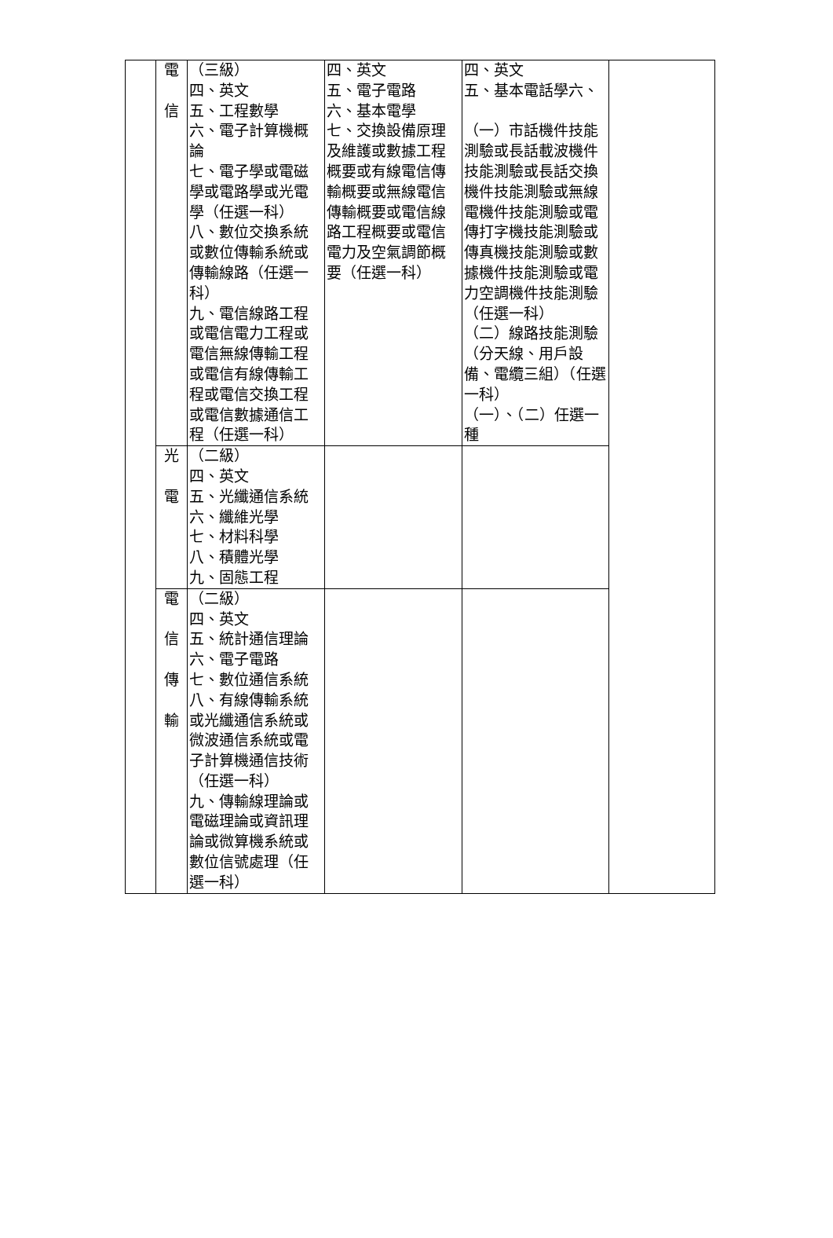| | 電 信 | （三級） 四、英文 五、工程數學 六、電子計算機概論 七、電子學或電磁學或電路學或光電學（任選一科） 八、數位交換系統或數位傳輸系統或傳輸線路（任選一科） 九、電信線路工程或電信電力工程或電信無線傳輸工程或電信有線傳輸工程或電信交換工程或電信數據通信工程（任選一科） | 四、英文 五、電子電路 六、基本電學 七、交換設備原理及維護或數據工程概要或有線電信傳輸概要或無線電信傳輸概要或電信線路工程概要或電信電力及空氣調節概要（任選一科） | 四、英文 五、基本電話學六、 （一）市話機件技能測驗或長話載波機件技能測驗或長話交換機件技能測驗或無線電機件技能測驗或電傳打字機技能測驗或傳真機技能測驗或數據機件技能測驗或電力空調機件技能測驗（任選一科） （二）線路技能測驗（分天線、用戶設備、電纜三組）（任選一科） （一）、（二）任選一種 | |
| | 光 電 | （二級） 四、英文 五、光纖通信系統 六、纖維光學 七、材料科學 八、積體光學 九、固態工程 | | | |
| | 電 信 傳 輸 | （二級） 四、英文 五、統計通信理論 六、電子電路 七、數位通信系統 八、有線傳輸系統或光纖通信系統或微波通信系統或電子計算機通信技術（任選一科） 九、傳輸線理論或電磁理論或資訊理論或微算機系統或數位信號處理（任選一科） | | | |